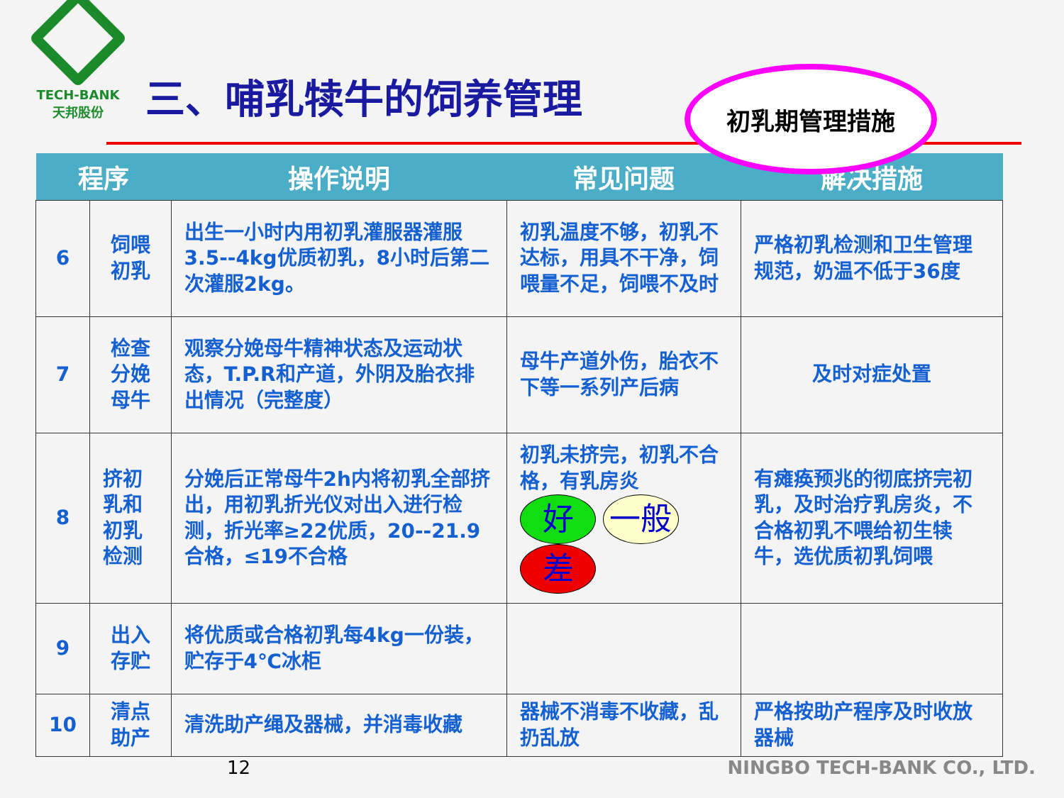TECH-BANK
天邦股份
三、哺乳犊牛的饲养管理
初乳期管理措施
| 程序 | | 操作说明 | 常见问题 | 解决措施 |
| --- | --- | --- | --- | --- |
| 6 | 饲喂初乳 | 出生一小时内用初乳灌服器灌服3.5--4kg优质初乳，8小时后第二次灌服2kg。 | 初乳温度不够，初乳不达标，用具不干净，饲喂量不足，饲喂不及时 | 严格初乳检测和卫生管理规范，奶温不低于36度 |
| 7 | 检查分娩母牛 | 观察分娩母牛精神状态及运动状态，T.P.R和产道，外阴及胎衣排出情况（完整度） | 母牛产道外伤，胎衣不下等一系列产后病 | 及时对症处置 |
| 8 | 挤初乳和初乳检测 | 分娩后正常母牛2h内将初乳全部挤出，用初乳折光仪对出入进行检测，折光率≥22优质，20--21.9合格，≤19不合格 | 初乳未挤完，初乳不合格，有乳房炎 好 一般 差 | 有瘫痪预兆的彻底挤完初乳，及时治疗乳房炎，不合格初乳不喂给初生犊牛，选优质初乳饲喂 |
| 9 | 出入存贮 | 将优质或合格初乳每4kg一份装，贮存于4℃冰柜 | | |
| 10 | 清点助产 | 清洗助产绳及器械，并消毒收藏 | 器械不消毒不收藏，乱扔乱放 | 严格按助产程序及时收放器械 |
12 NINGBO TECH-BANK CO., LTD.